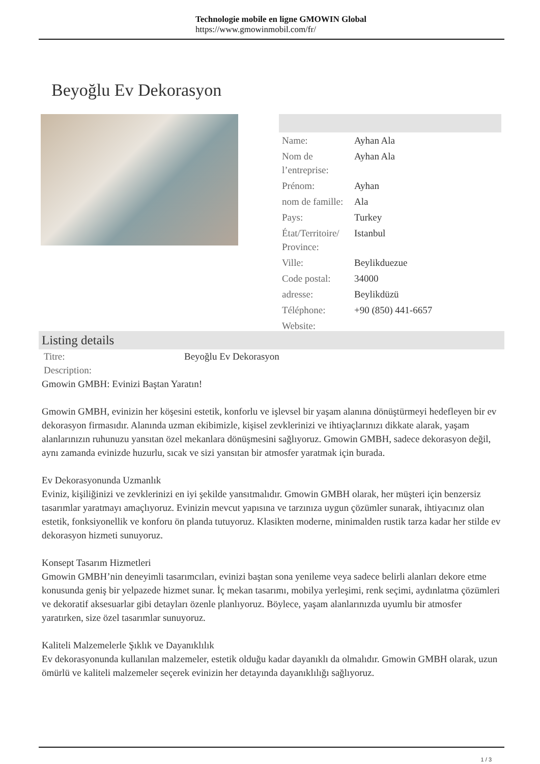Technologie mobile en ligne GMOWIN Global
https://www.gmowinmobil.com/fr/
Beyoğlu Ev Dekorasyon
| Name: | Ayhan Ala |
| Nom de l’entreprise: | Ayhan Ala |
| Prénom: | Ayhan |
| nom de famille: | Ala |
| Pays: | Turkey |
| État/Territoire/ Province: | Istanbul |
| Ville: | Beylikduezue |
| Code postal: | 34000 |
| adresse: | Beylikdüzü |
| Téléphone: | +90 (850) 441-6657 |
| Website: | |
Listing details
| Titre: | Beyoğlu Ev Dekorasyon |
| Description: | |
Gmowin GMBH: Evinizi Baştan Yaratın!
Gmowin GMBH, evinizin her köşesini estetik, konforlu ve işlevsel bir yaşam alanına dönüştürmeyi hedefleyen bir ev dekorasyon firmasıdır. Alanında uzman ekibimizle, kişisel zevklerinizi ve ihtiyaçlarınızı dikkate alarak, yaşam alanlarınızın ruhunuzu yansıtan özel mekanlara dönüşmesini sağlıyoruz. Gmowin GMBH, sadece dekorasyon değil, aynı zamanda evinizde huzurlu, sıcak ve sizi yansıtan bir atmosfer yaratmak için burada.
Ev Dekorasyonunda Uzmanlık
Eviniz, kişiliğinizi ve zevklerinizi en iyi şekilde yansıtmalıdır. Gmowin GMBH olarak, her müşteri için benzersiz tasarımlar yaratmayı amaçlıyoruz. Evinizin mevcut yapısına ve tarzınıza uygun çözümler sunarak, ihtiyacınız olan estetik, fonksiyonellik ve konforu ön planda tutuyoruz. Klasikten moderne, minimalden rustik tarza kadar her stilde ev dekorasyon hizmeti sunuyoruz.
Konsept Tasarım Hizmetleri
Gmowin GMBH’nin deneyimli tasarımcıları, evinizi baştan sona yenileme veya sadece belirli alanları dekore etme konusunda geniş bir yelpazede hizmet sunar. İç mekan tasarımı, mobilya yerleşimi, renk seçimi, aydınlatma çözümleri ve dekoratif aksesuarlar gibi detayları özenle planlıyoruz. Böylece, yaşam alanlarınızda uyumlu bir atmosfer yaratırken, size özel tasarımlar sunuyoruz.
Kaliteli Malzemelerle Şıklık ve Dayanıklılık
Ev dekorasyonunda kullanılan malzemeler, estetik olduğu kadar dayanıklı da olmalıdır. Gmowin GMBH olarak, uzun ömürlü ve kaliteli malzemeler seçerek evinizin her detayında dayanıklılığı sağlıyoruz.
1 / 3